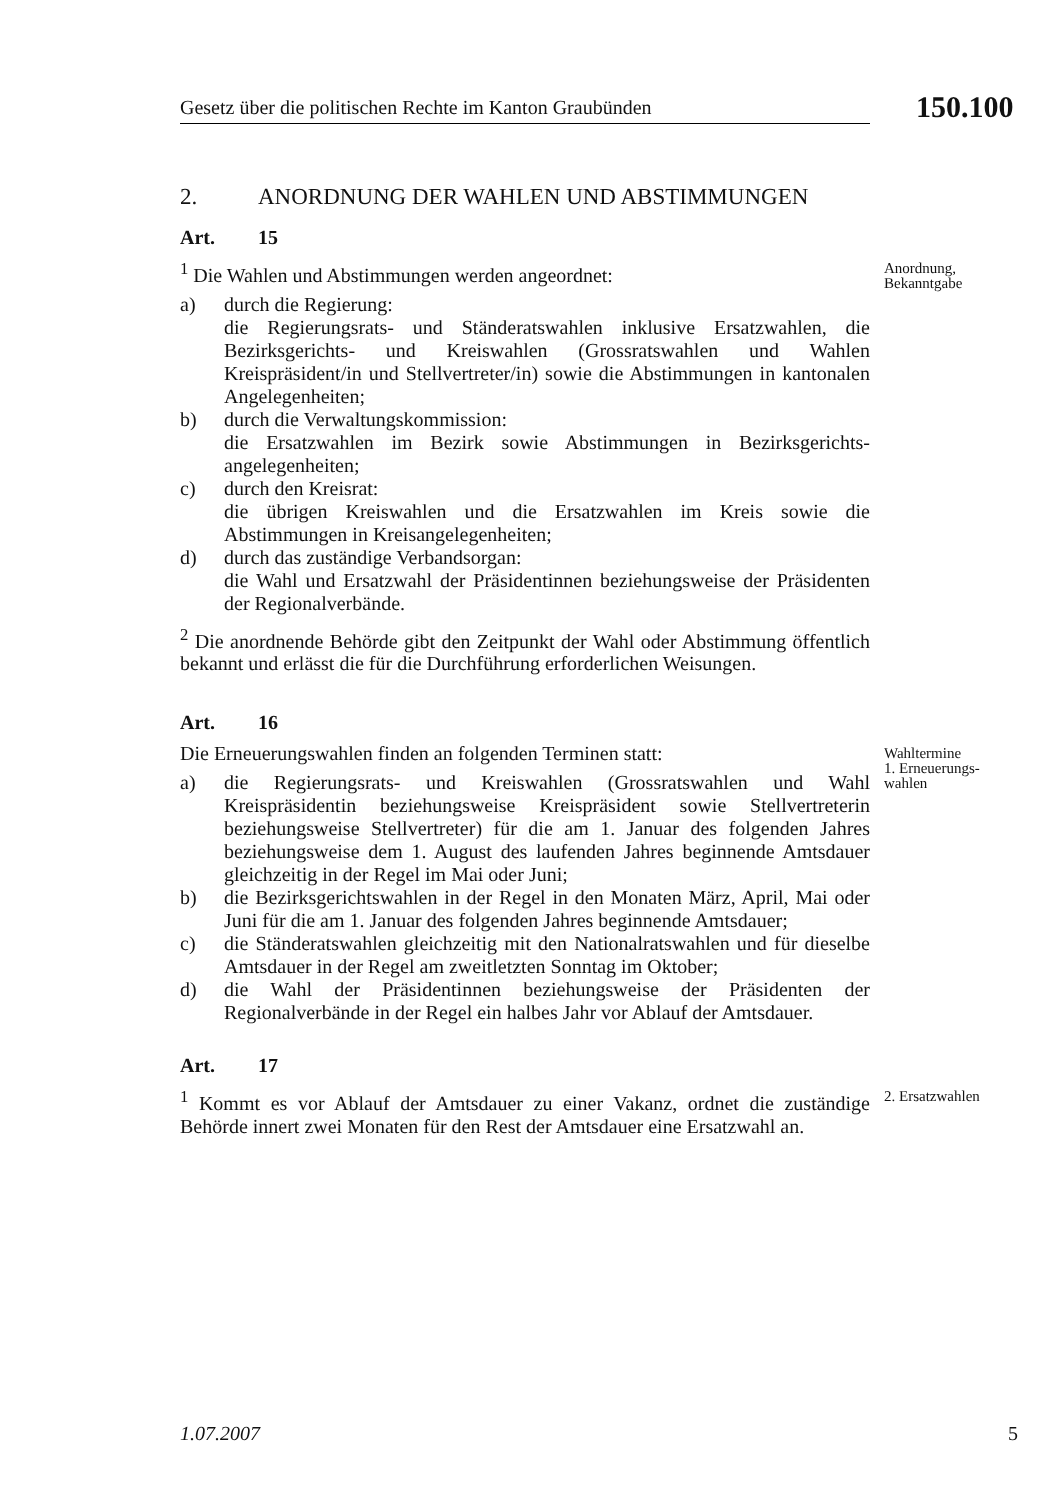Gesetz über die politischen Rechte im Kanton Graubünden 150.100
2. ANORDNUNG DER WAHLEN UND ABSTIMMUNGEN
Art. 15
<sup>1</sup> Die Wahlen und Abstimmungen werden angeordnet:
a) durch die Regierung:
die Regierungsrats- und Ständeratswahlen inklusive Ersatzwahlen, die Bezirksgerichts- und Kreiswahlen (Grossratswahlen und Wahlen Kreispräsident/in und Stellvertreter/in) sowie die Abstimmungen in kantonalen Angelegenheiten;
b) durch die Verwaltungskommission:
die Ersatzwahlen im Bezirk sowie Abstimmungen in Bezirksgerichts­angelegenheiten;
c) durch den Kreisrat:
die übrigen Kreiswahlen und die Ersatzwahlen im Kreis sowie die Abstimmungen in Kreisangelegenheiten;
d) durch das zuständige Verbandsorgan:
die Wahl und Ersatzwahl der Präsidentinnen beziehungsweise der Präsidenten der Regionalverbände.
<sup>2</sup> Die anordnende Behörde gibt den Zeitpunkt der Wahl oder Abstimmung öffentlich bekannt und erlässt die für die Durchführung erforderlichen Weisungen.
Anordnung,
Bekanntgabe
Art. 16
Die Erneuerungswahlen finden an folgenden Terminen statt:
a) die Regierungsrats- und Kreiswahlen (Grossratswahlen und Wahl Kreispräsidentin beziehungsweise Kreispräsident sowie Stellvertreterin beziehungsweise Stellvertreter) für die am 1. Januar des folgenden Jahres beziehungsweise dem 1. August des laufenden Jahres beginnende Amtsdauer gleichzeitig in der Regel im Mai oder Juni;
b) die Bezirksgerichtswahlen in der Regel in den Monaten März, April, Mai oder Juni für die am 1. Januar des folgenden Jahres beginnende Amtsdauer;
c) die Ständeratswahlen gleichzeitig mit den Nationalratswahlen und für dieselbe Amtsdauer in der Regel am zweitletzten Sonntag im Oktober;
d) die Wahl der Präsidentinnen beziehungsweise der Präsidenten der Regionalverbände in der Regel ein halbes Jahr vor Ablauf der Amtsdauer.
Wahltermine
1. Erneuerungs-
wahlen
Art. 17
<sup>1</sup> Kommt es vor Ablauf der Amtsdauer zu einer Vakanz, ordnet die zuständige Behörde innert zwei Monaten für den Rest der Amtsdauer eine Ersatzwahl an.
2. Ersatzwahlen
1.07.2007 5